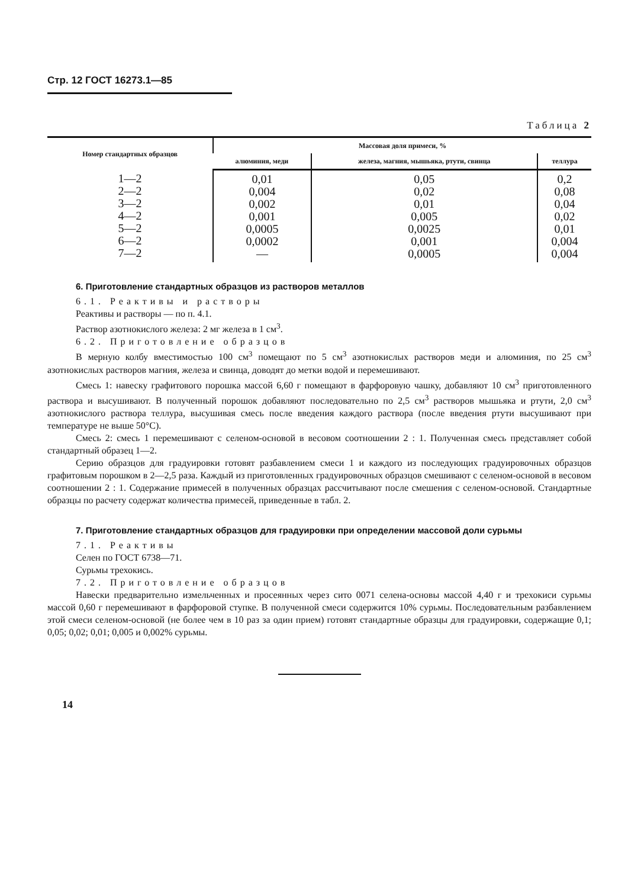Стр. 12 ГОСТ 16273.1—85
Таблица 2
| Номер стандартных образцов | Массовая доля примеси, % | | |
| --- | --- | --- | --- |
| | алюминия, меди | железа, магния, мышьяка, ртути, свинца | теллура |
| 1—2 2—2 3—2 4—2 5—2 6—2 7—2 | 0,01 0,004 0,002 0,001 0,0005 0,0002 — | 0,05 0,02 0,01 0,005 0,0025 0,001 0,0005 | 0,2 0,08 0,04 0,02 0,01 0,004 0,004 |
6. Приготовление стандартных образцов из растворов металлов
6.1. Реактивы и растворы
Реактивы и растворы — по п. 4.1.
Раствор азотнокислого железа: 2 мг железа в 1 см<sup>3</sup>.
6.2. Приготовление образцов
В мерную колбу вместимостью 100 см<sup>3</sup> помещают по 5 см<sup>3</sup> азотнокислых растворов меди и алюминия, по 25 см<sup>3</sup> азотнокислых растворов магния, железа и свинца, доводят до метки водой и перемешивают.
Смесь 1: навеску графитового порошка массой 6,60 г помещают в фарфоровую чашку, добавляют 10 см<sup>3</sup> приготовленного раствора и высушивают. В полученный порошок добавляют последовательно по 2,5 см<sup>3</sup> растворов мышьяка и ртути, 2,0 см<sup>3</sup> азотнокислого раствора теллура, высушивая смесь после введения каждого раствора (после введения ртути высушивают при температуре не выше 50°С).
Смесь 2: смесь 1 перемешивают с селеном-основой в весовом соотношении 2 : 1. Полученная смесь представляет собой стандартный образец 1—2.
Серию образцов для градуировки готовят разбавлением смеси 1 и каждого из последующих градуировочных образцов графитовым порошком в 2—2,5 раза. Каждый из приготовленных градуировочных образцов смешивают с селеном-основой в весовом соотношении 2 : 1. Содержание примесей в полученных образцах рассчитывают после смешения с селеном-основой. Стандартные образцы по расчету содержат количества примесей, приведенные в табл. 2.
7. Приготовление стандартных образцов для градуировки при определении массовой доли сурьмы
7.1. Реактивы
Селен по ГОСТ 6738—71.
Сурьмы трехокись.
7.2. Приготовление образцов
Навески предварительно измельченных и просеянных через сито 0071 селена-основы массой 4,40 г и трехокиси сурьмы массой 0,60 г перемешивают в фарфоровой ступке. В полученной смеси содержится 10% сурьмы. Последовательным разбавлением этой смеси селеном-основой (не более чем в 10 раз за один прием) готовят стандартные образцы для градуировки, содержащие 0,1; 0,05; 0,02; 0,01; 0,005 и 0,002% сурьмы.
14